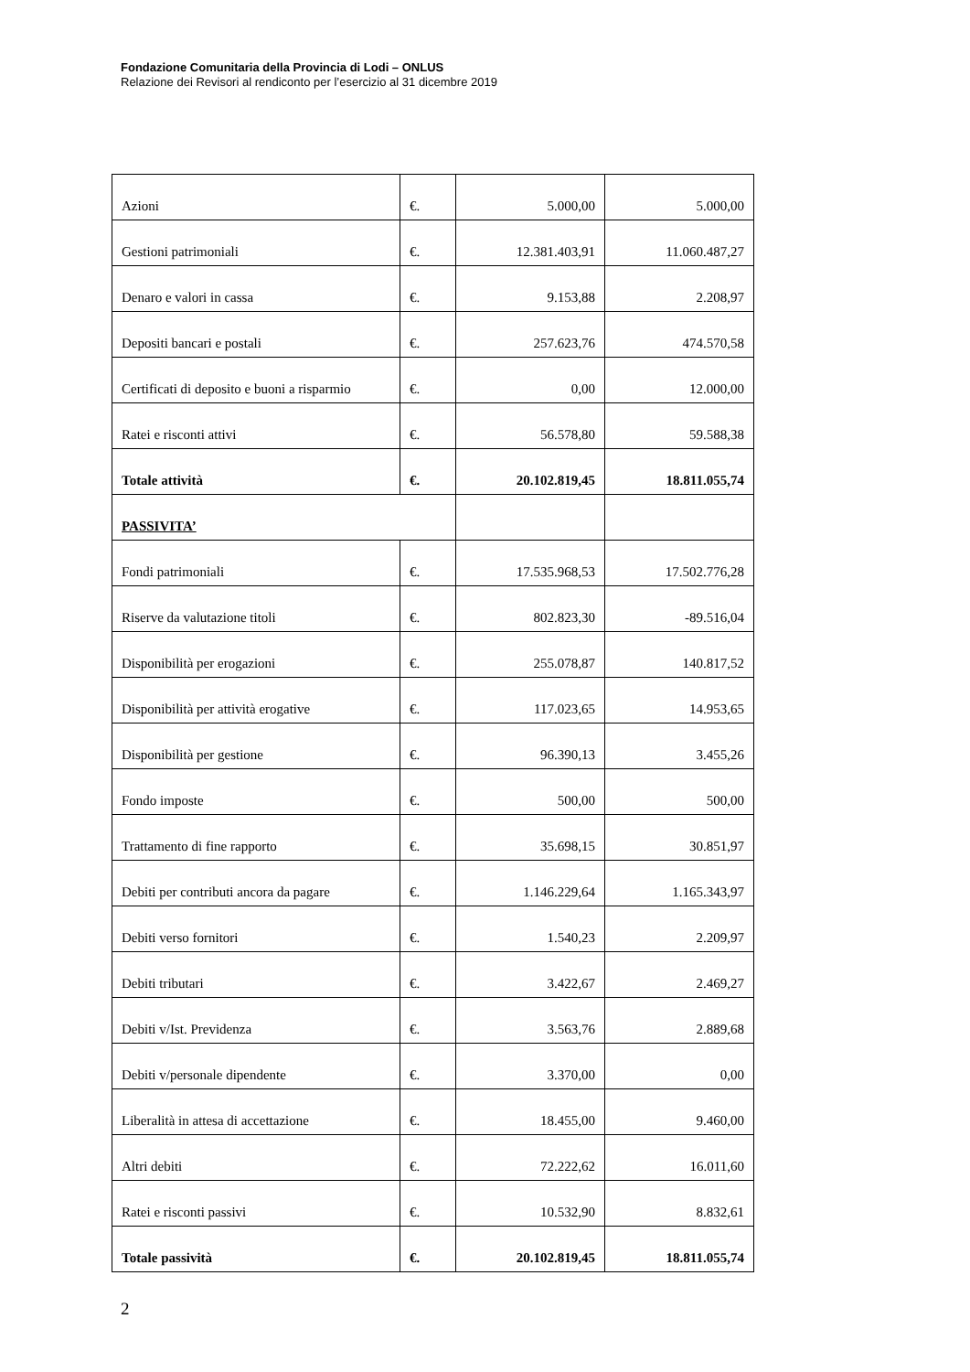Fondazione Comunitaria della Provincia di Lodi – ONLUS
Relazione dei Revisori al rendiconto per l’esercizio al 31 dicembre 2019
| Azioni | €. | 5.000,00 | 5.000,00 |
| Gestioni patrimoniali | €. | 12.381.403,91 | 11.060.487,27 |
| Denaro e valori in cassa | €. | 9.153,88 | 2.208,97 |
| Depositi bancari e postali | €. | 257.623,76 | 474.570,58 |
| Certificati di deposito e buoni a risparmio | €. | 0,00 | 12.000,00 |
| Ratei e risconti attivi | €. | 56.578,80 | 59.588,38 |
| Totale attività | €. | 20.102.819,45 | 18.811.055,74 |
| PASSIVITA’ | | | |
| Fondi patrimoniali | €. | 17.535.968,53 | 17.502.776,28 |
| Riserve da valutazione titoli | €. | 802.823,30 | -89.516,04 |
| Disponibilità per erogazioni | €. | 255.078,87 | 140.817,52 |
| Disponibilità per attività erogative | €. | 117.023,65 | 14.953,65 |
| Disponibilità per gestione | €. | 96.390,13 | 3.455,26 |
| Fondo imposte | €. | 500,00 | 500,00 |
| Trattamento di fine rapporto | €. | 35.698,15 | 30.851,97 |
| Debiti per contributi ancora da pagare | €. | 1.146.229,64 | 1.165.343,97 |
| Debiti verso fornitori | €. | 1.540,23 | 2.209,97 |
| Debiti tributari | €. | 3.422,67 | 2.469,27 |
| Debiti v/Ist. Previdenza | €. | 3.563,76 | 2.889,68 |
| Debiti v/personale dipendente | €. | 3.370,00 | 0,00 |
| Liberalità in attesa di accettazione | €. | 18.455,00 | 9.460,00 |
| Altri debiti | €. | 72.222,62 | 16.011,60 |
| Ratei e risconti passivi | €. | 10.532,90 | 8.832,61 |
| Totale passività | €. | 20.102.819,45 | 18.811.055,74 |
2